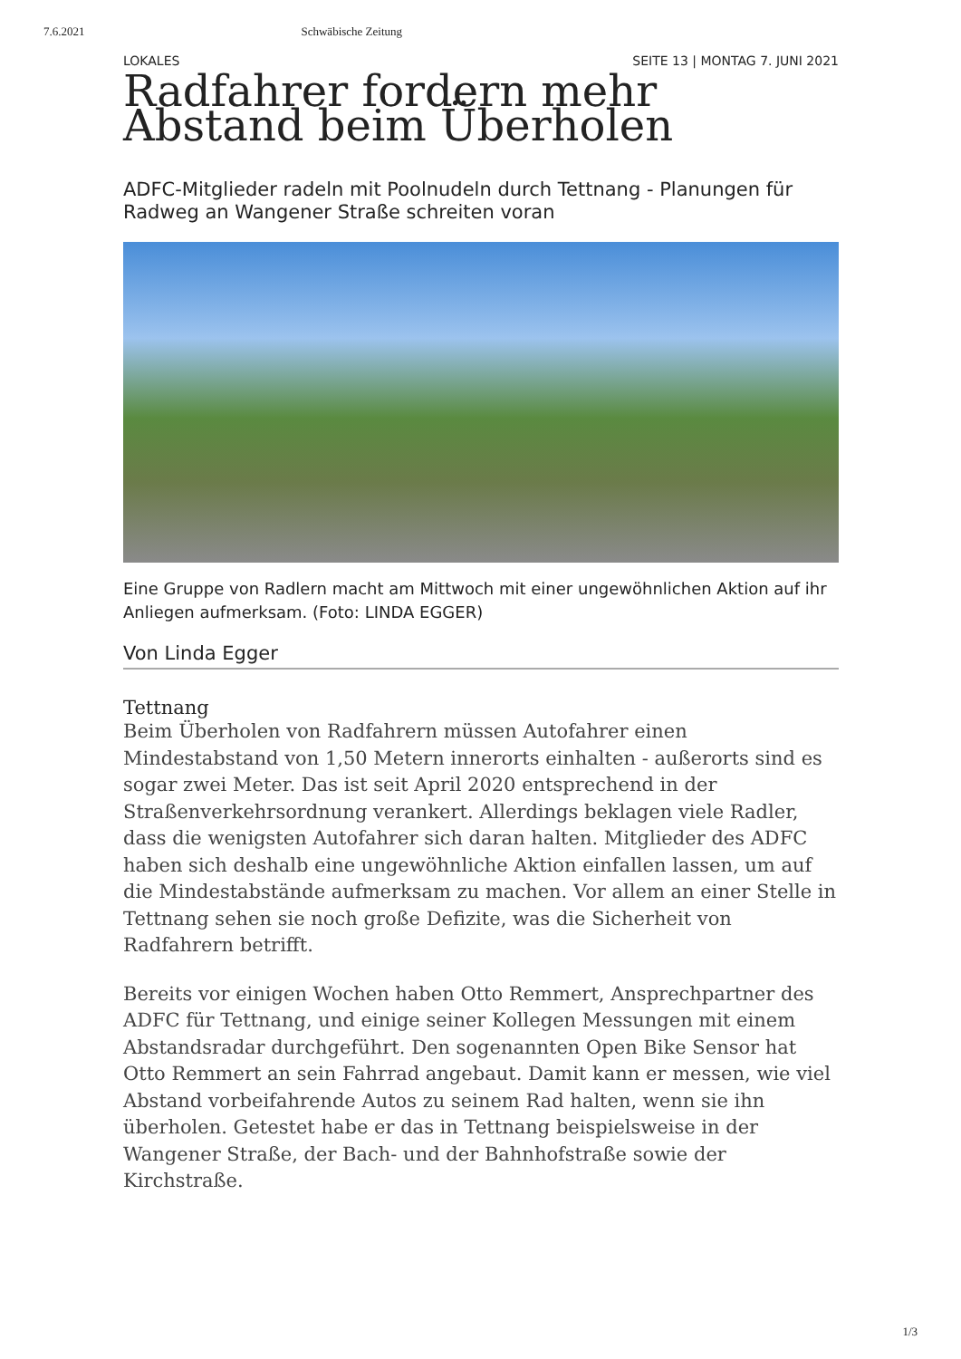7.6.2021 Schwäbische Zeitung
LOKALES SEITE 13 | MONTAG 7. JUNI 2021
Radfahrer fordern mehr Abstand beim Überholen
ADFC-Mitglieder radeln mit Poolnudeln durch Tettnang - Planungen für Radweg an Wangener Straße schreiten voran
Eine Gruppe von Radlern macht am Mittwoch mit einer ungewöhnlichen Aktion auf ihr Anliegen aufmerksam. (Foto: LINDA EGGER)
Von Linda Egger
Tettnang
Beim Überholen von Radfahrern müssen Autofahrer einen Mindestabstand von 1,50 Metern innerorts einhalten - außerorts sind es sogar zwei Meter. Das ist seit April 2020 entsprechend in der Straßenverkehrsordnung verankert. Allerdings beklagen viele Radler, dass die wenigsten Autofahrer sich daran halten. Mitglieder des ADFC haben sich deshalb eine ungewöhnliche Aktion einfallen lassen, um auf die Mindestabstände aufmerksam zu machen. Vor allem an einer Stelle in Tettnang sehen sie noch große Defizite, was die Sicherheit von Radfahrern betrifft.
Bereits vor einigen Wochen haben Otto Remmert, Ansprechpartner des ADFC für Tettnang, und einige seiner Kollegen Messungen mit einem Abstandsradar durchgeführt. Den sogenannten Open Bike Sensor hat Otto Remmert an sein Fahrrad angebaut. Damit kann er messen, wie viel Abstand vorbeifahrende Autos zu seinem Rad halten, wenn sie ihn überholen. Getestet habe er das in Tettnang beispielsweise in der Wangener Straße, der Bach- und der Bahnhofstraße sowie der Kirchstraße.
1/3